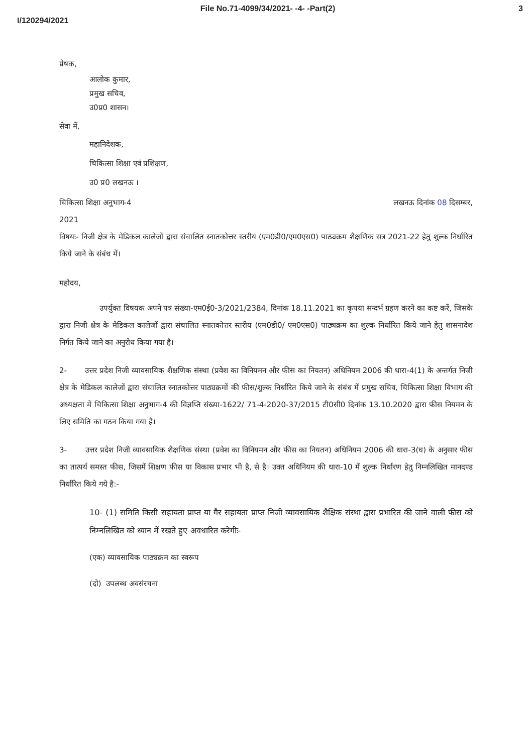File No.71-4099/34/2021- -4- -Part(2) 3
I/120294/2021
प्रेषक,
आलोक कुमार,
प्रमुख सचिव,
उ0प्र0 शासन।
सेवा में,
महानिदेशक,
चिकित्सा शिक्षा एवं प्रशिक्षण,
उ0 प्र0 लखनऊ ।
चिकित्सा शिक्षा अनुभाग-4 लखनऊ दिनांक 08 दिसम्बर,
2021
विषयः- निजी क्षेत्र के मेडिकल कालेजों द्वारा संचालित स्नातकोत्तर स्तरीय (एम0डी0/एम0एस0) पाठ्यक्रम शैक्षणिक सत्र 2021-22 हेतु शुल्क निर्धारित किये जाने के संबंध में।
महोदय,
उपर्युक्त विषयक अपने पत्र संख्या-एम0ई0-3/2021/2384, दिनांक 18.11.2021 का कृपया सन्दर्भ ग्रहण करने का कष्ट करें, जिसके द्वारा निजी क्षेत्र के मेडिकल कालेजों द्वारा संचालित स्नातकोत्तर स्तरीय (एम0डी0/ एम0एस0) पाठ्यक्रम का शुल्क निर्धारित किये जाने हेतु शासनादेश निर्गत किये जाने का अनुरोध किया गया है।
2- उत्तर प्रदेश निजी व्यावसायिक शैक्षणिक संस्था (प्रवेश का विनियमन और फीस का नियतन) अधिनियम 2006 की धारा-4(1) के अन्तर्गत निजी क्षेत्र के मेडिकल कालेजों द्वारा संचालित स्नातकोत्तर पाठ्यक्रमों की फीस/शुल्क निर्धारित किये जाने के संबंध में प्रमुख सचिव, चिकित्सा शिक्षा विभाग की अध्यक्षता में चिकित्सा शिक्षा अनुभाग-4 की विज्ञप्ति संख्या-1622/ 71-4-2020-37/2015 टी0सी0 दिनांक 13.10.2020 द्वारा फीस नियमन के लिए समिति का गठन किया गया है।
3- उत्तर प्रदेश निजी व्यावसायिक शैक्षणिक संस्था (प्रवेश का विनियमन और फीस का नियतन) अधिनियम 2006 की धारा-3(घ) के अनुसार फीस का तात्पर्य समस्त फीस, जिसमें शिक्षण फीस या विकास प्रभार भी है, से है। उक्त अधिनियम की धारा-10 में शुल्क निर्धारण हेतु निम्नलिखित मानदण्ड निर्धारित किये गये है:-
10- (1) समिति किसी सहायता प्राप्त या गैर सहायता प्राप्त निजी व्यावसायिक शैक्षिक संस्था द्वारा प्रभारित की जाने वाली फीस को निम्नलिखित को ध्यान में रखते हुए अवधारित करेगीः-
(एक) व्यावसायिक पाठ्यक्रम का स्वरूप
(दो) उपलब्ध अवसंरचना